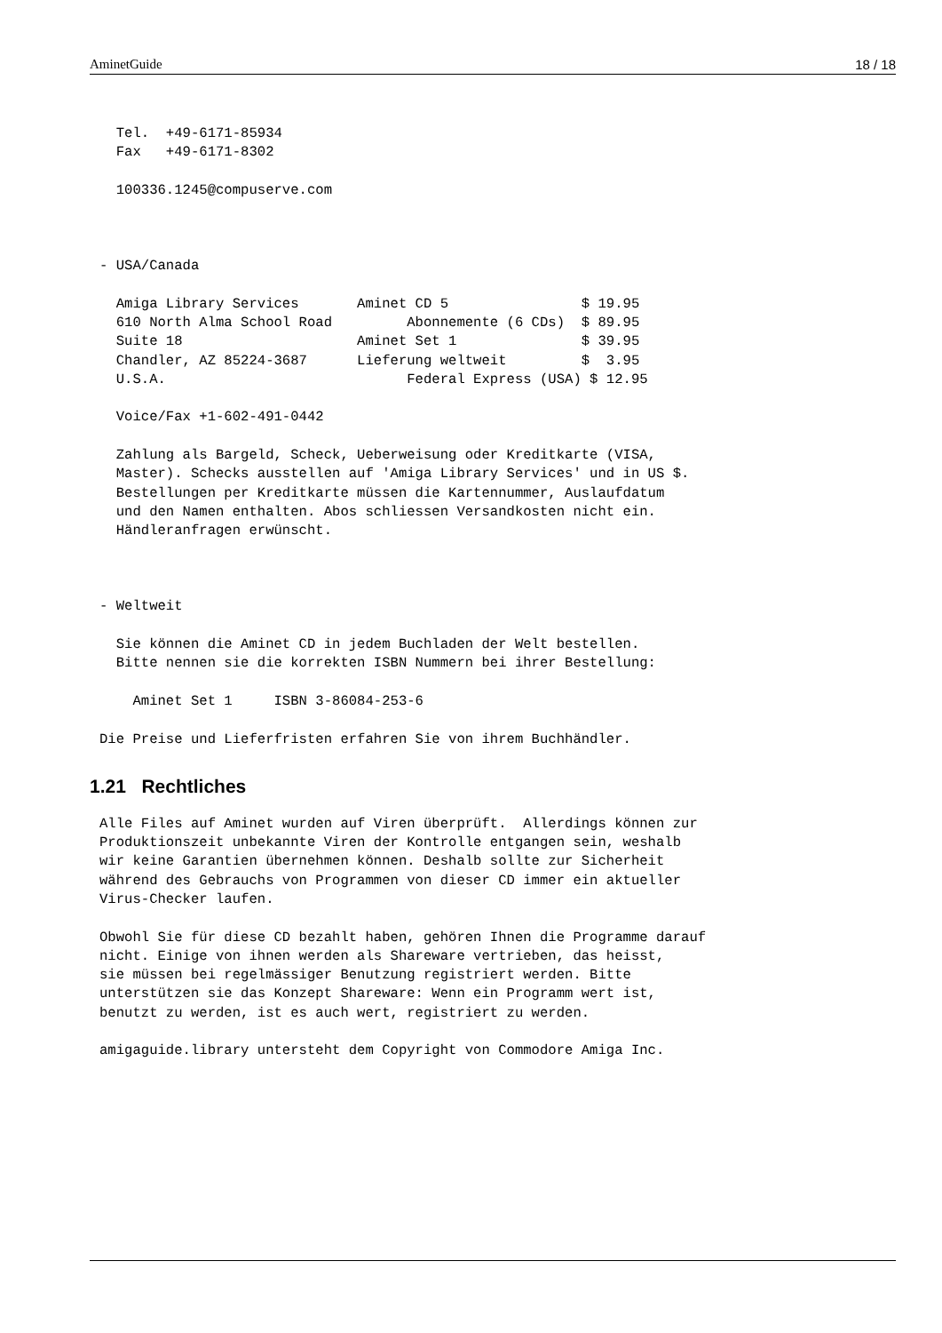AminetGuide 18 / 18
  Tel.  +49-6171-85934
  Fax   +49-6171-8302

  100336.1245@compuserve.com



- USA/Canada

  Amiga Library Services       Aminet CD 5                $ 19.95
  610 North Alma School Road         Abonnemente (6 CDs)  $ 89.95
  Suite 18                     Aminet Set 1               $ 39.95
  Chandler, AZ 85224-3687      Lieferung weltweit         $  3.95
  U.S.A.                             Federal Express (USA) $ 12.95

  Voice/Fax +1-602-491-0442

  Zahlung als Bargeld, Scheck, Ueberweisung oder Kreditkarte (VISA,
  Master). Schecks ausstellen auf 'Amiga Library Services' und in US $.
  Bestellungen per Kreditkarte müssen die Kartennummer, Auslaufdatum
  und den Namen enthalten. Abos schliessen Versandkosten nicht ein.
  Händleranfragen erwünscht.



- Weltweit

  Sie können die Aminet CD in jedem Buchladen der Welt bestellen.
  Bitte nennen sie die korrekten ISBN Nummern bei ihrer Bestellung:

    Aminet Set 1     ISBN 3-86084-253-6

Die Preise und Lieferfristen erfahren Sie von ihrem Buchhändler.
1.21 Rechtliches
Alle Files auf Aminet wurden auf Viren überprüft.  Allerdings können zur
Produktionszeit unbekannte Viren der Kontrolle entgangen sein, weshalb
wir keine Garantien übernehmen können. Deshalb sollte zur Sicherheit
während des Gebrauchs von Programmen von dieser CD immer ein aktueller
Virus-Checker laufen.

Obwohl Sie für diese CD bezahlt haben, gehören Ihnen die Programme darauf
nicht. Einige von ihnen werden als Shareware vertrieben, das heisst,
sie müssen bei regelmässiger Benutzung registriert werden. Bitte
unterstützen sie das Konzept Shareware: Wenn ein Programm wert ist,
benutzt zu werden, ist es auch wert, registriert zu werden.

amigaguide.library untersteht dem Copyright von Commodore Amiga Inc.